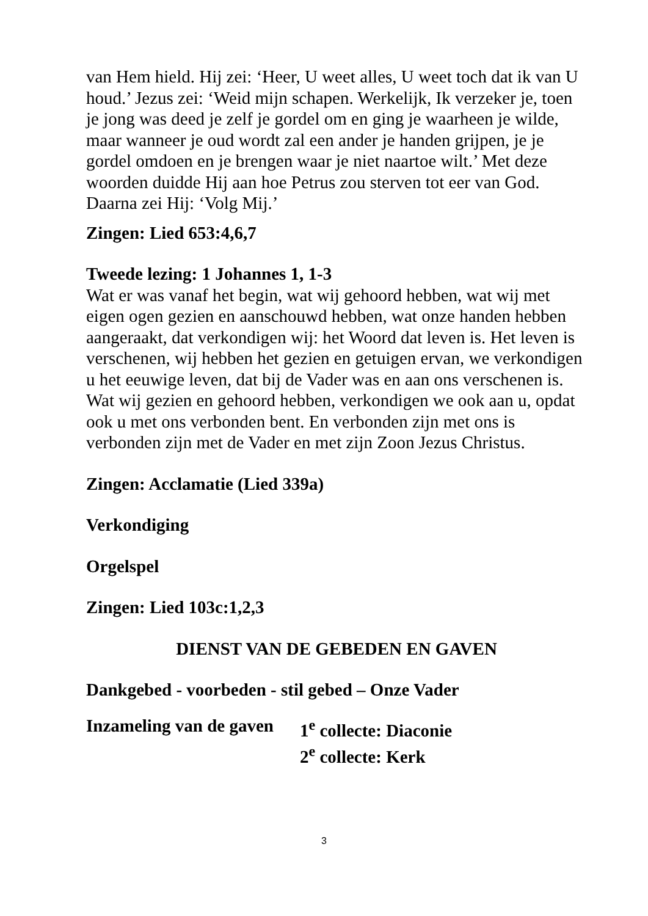van Hem hield. Hij zei: ‘Heer, U weet alles, U weet toch dat ik van U houd.’ Jezus zei: ‘Weid mijn schapen. Werkelijk, Ik verzeker je, toen je jong was deed je zelf je gordel om en ging je waarheen je wilde, maar wanneer je oud wordt zal een ander je handen grijpen, je je gordel omdoen en je brengen waar je niet naartoe wilt.’ Met deze woorden duidde Hij aan hoe Petrus zou sterven tot eer van God. Daarna zei Hij: ‘Volg Mij.’
Zingen: Lied 653:4,6,7
Tweede lezing: 1 Johannes 1, 1-3
Wat er was vanaf het begin, wat wij gehoord hebben, wat wij met eigen ogen gezien en aanschouwd hebben, wat onze handen hebben aangeraakt, dat verkondigen wij: het Woord dat leven is. Het leven is verschenen, wij hebben het gezien en getuigen ervan, we verkondigen u het eeuwige leven, dat bij de Vader was en aan ons verschenen is. Wat wij gezien en gehoord hebben, verkondigen we ook aan u, opdat ook u met ons verbonden bent. En verbonden zijn met ons is verbonden zijn met de Vader en met zijn Zoon Jezus Christus.
Zingen: Acclamatie (Lied 339a)
Verkondiging
Orgelspel
Zingen: Lied 103c:1,2,3
DIENST VAN DE GEBEDEN EN GAVEN
Dankgebed - voorbeden - stil gebed – Onze Vader
Inzameling van de gaven
1<sup>e</sup> collecte: Diaconie
2<sup>e</sup> collecte: Kerk
3